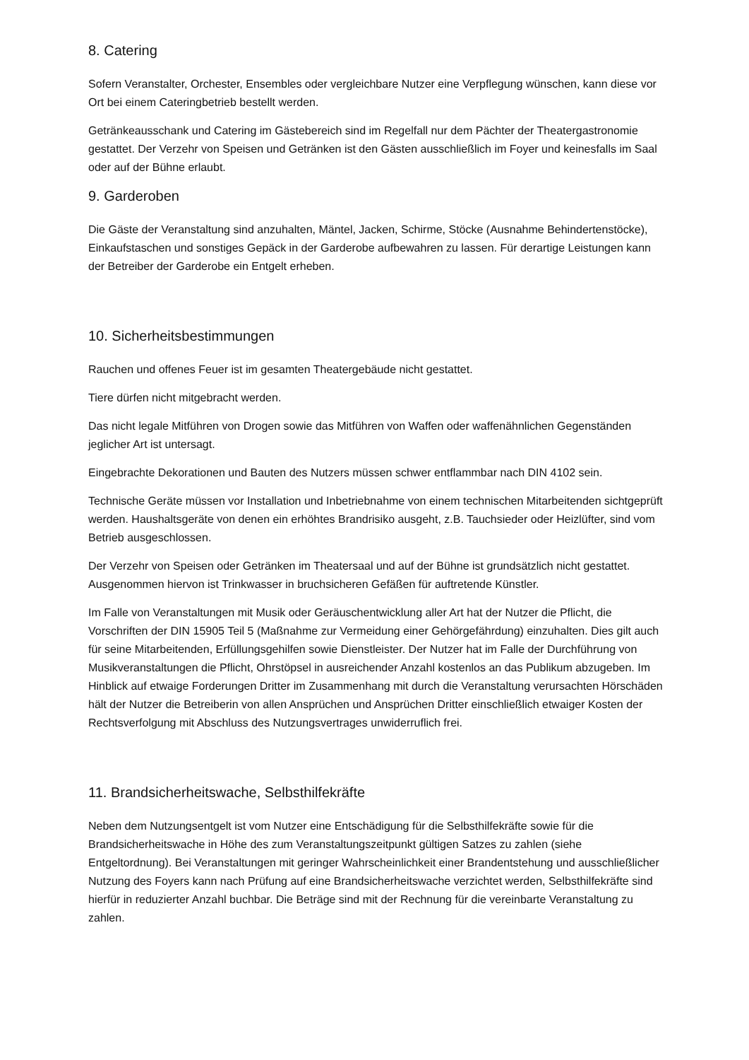8. Catering
Sofern Veranstalter, Orchester, Ensembles oder vergleichbare Nutzer eine Verpflegung wünschen, kann diese vor Ort bei einem Cateringbetrieb bestellt werden.
Getränkeausschank und Catering im Gästebereich sind im Regelfall nur dem Pächter der Theatergastronomie gestattet. Der Verzehr von Speisen und Getränken ist den Gästen ausschließlich im Foyer und keinesfalls im Saal oder auf der Bühne erlaubt.
9. Garderoben
Die Gäste der Veranstaltung sind anzuhalten, Mäntel, Jacken, Schirme, Stöcke (Ausnahme Behindertenstöcke), Einkaufstaschen und sonstiges Gepäck in der Garderobe aufbewahren zu lassen. Für derartige Leistungen kann der Betreiber der Garderobe ein Entgelt erheben.
10. Sicherheitsbestimmungen
Rauchen und offenes Feuer ist im gesamten Theatergebäude nicht gestattet.
Tiere dürfen nicht mitgebracht werden.
Das nicht legale Mitführen von Drogen sowie das Mitführen von Waffen oder waffenähnlichen Gegenständen jeglicher Art ist untersagt.
Eingebrachte Dekorationen und Bauten des Nutzers müssen schwer entflammbar nach DIN 4102 sein.
Technische Geräte müssen vor Installation und Inbetriebnahme von einem technischen Mitarbeitenden sichtgeprüft werden. Haushaltsgeräte von denen ein erhöhtes Brandrisiko ausgeht, z.B. Tauchsieder oder Heizlüfter, sind vom Betrieb ausgeschlossen.
Der Verzehr von Speisen oder Getränken im Theatersaal und auf der Bühne ist grundsätzlich nicht gestattet. Ausgenommen hiervon ist Trinkwasser in bruchsicheren Gefäßen für auftretende Künstler.
Im Falle von Veranstaltungen mit Musik oder Geräuschentwicklung aller Art hat der Nutzer die Pflicht, die Vorschriften der DIN 15905 Teil 5 (Maßnahme zur Vermeidung einer Gehörgefährdung) einzuhalten. Dies gilt auch für seine Mitarbeitenden, Erfüllungsgehilfen sowie Dienstleister. Der Nutzer hat im Falle der Durchführung von Musikveranstaltungen die Pflicht, Ohrstöpsel in ausreichender Anzahl kostenlos an das Publikum abzugeben. Im Hinblick auf etwaige Forderungen Dritter im Zusammenhang mit durch die Veranstaltung verursachten Hörschäden hält der Nutzer die Betreiberin von allen Ansprüchen und Ansprüchen Dritter einschließlich etwaiger Kosten der Rechtsverfolgung mit Abschluss des Nutzungsvertrages unwiderruflich frei.
11. Brandsicherheitswache, Selbsthilfekräfte
Neben dem Nutzungsentgelt ist vom Nutzer eine Entschädigung für die Selbsthilfekräfte sowie für die Brandsicherheitswache in Höhe des zum Veranstaltungszeitpunkt gültigen Satzes zu zahlen (siehe Entgeltordnung). Bei Veranstaltungen mit geringer Wahrscheinlichkeit einer Brandentstehung und ausschließlicher Nutzung des Foyers kann nach Prüfung auf eine Brandsicherheitswache verzichtet werden, Selbsthilfekräfte sind hierfür in reduzierter Anzahl buchbar. Die Beträge sind mit der Rechnung für die vereinbarte Veranstaltung zu zahlen.